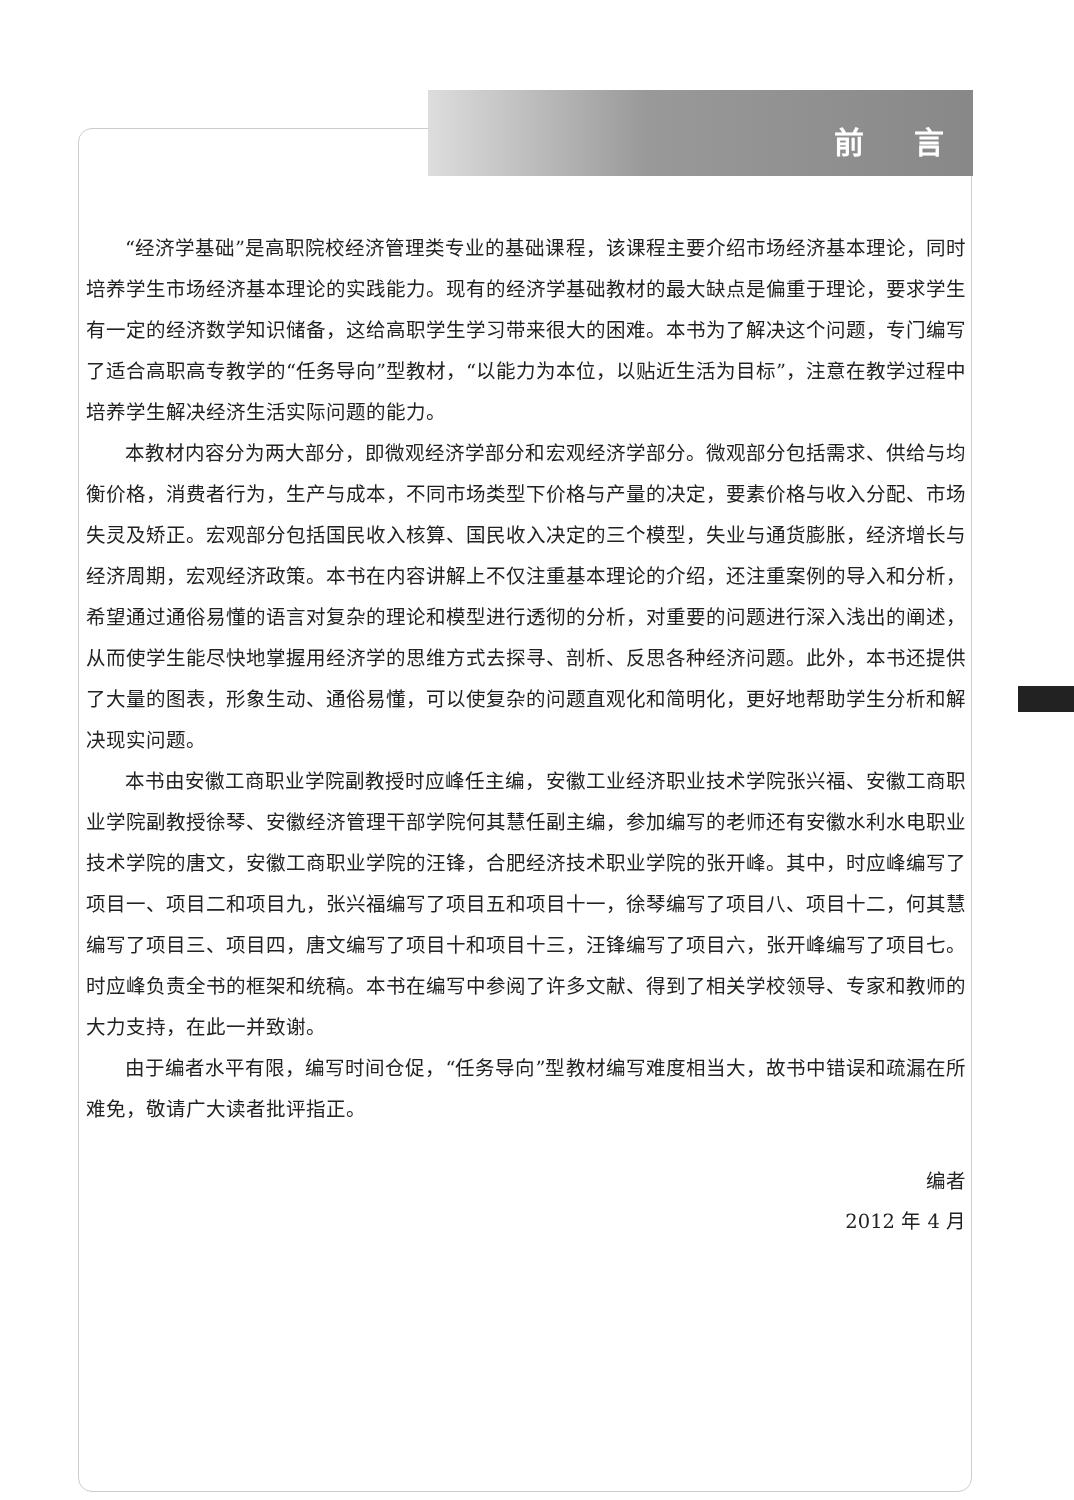前 言
“经济学基础”是高职院校经济管理类专业的基础课程，该课程主要介绍市场经济基本理论，同时培养学生市场经济基本理论的实践能力。现有的经济学基础教材的最大缺点是偏重于理论，要求学生有一定的经济数学知识储备，这给高职学生学习带来很大的困难。本书为了解决这个问题，专门编写了适合高职高专教学的“任务导向”型教材，“以能力为本位，以贴近生活为目标”，注意在教学过程中培养学生解决经济生活实际问题的能力。
本教材内容分为两大部分，即微观经济学部分和宏观经济学部分。微观部分包括需求、供给与均衡价格，消费者行为，生产与成本，不同市场类型下价格与产量的决定，要素价格与收入分配、市场失灵及矫正。宏观部分包括国民收入核算、国民收入决定的三个模型，失业与通货膨胀，经济增长与经济周期，宏观经济政策。本书在内容讲解上不仅注重基本理论的介绍，还注重案例的导入和分析，希望通过通俗易懂的语言对复杂的理论和模型进行透彻的分析，对重要的问题进行深入浅出的阐述，从而使学生能尽快地掌握用经济学的思维方式去探寻、剖析、反思各种经济问题。此外，本书还提供了大量的图表，形象生动、通俗易懂，可以使复杂的问题直观化和简明化，更好地帮助学生分析和解决现实问题。
本书由安徽工商职业学院副教授时应峰任主编，安徽工业经济职业技术学院张兴福、安徽工商职业学院副教授徐琴、安徽经济管理干部学院何其慧任副主编，参加编写的老师还有安徽水利水电职业技术学院的唐文，安徽工商职业学院的汪锋，合肥经济技术职业学院的张开峰。其中，时应峰编写了项目一、项目二和项目九，张兴福编写了项目五和项目十一，徐琴编写了项目八、项目十二，何其慧编写了项目三、项目四，唐文编写了项目十和项目十三，汪锋编写了项目六，张开峰编写了项目七。时应峰负责全书的框架和统稿。本书在编写中参阅了许多文献、得到了相关学校领导、专家和教师的大力支持，在此一并致谢。
由于编者水平有限，编写时间仓促，“任务导向”型教材编写难度相当大，故书中错误和疏漏在所难免，敬请广大读者批评指正。
编者
2012 年 4 月